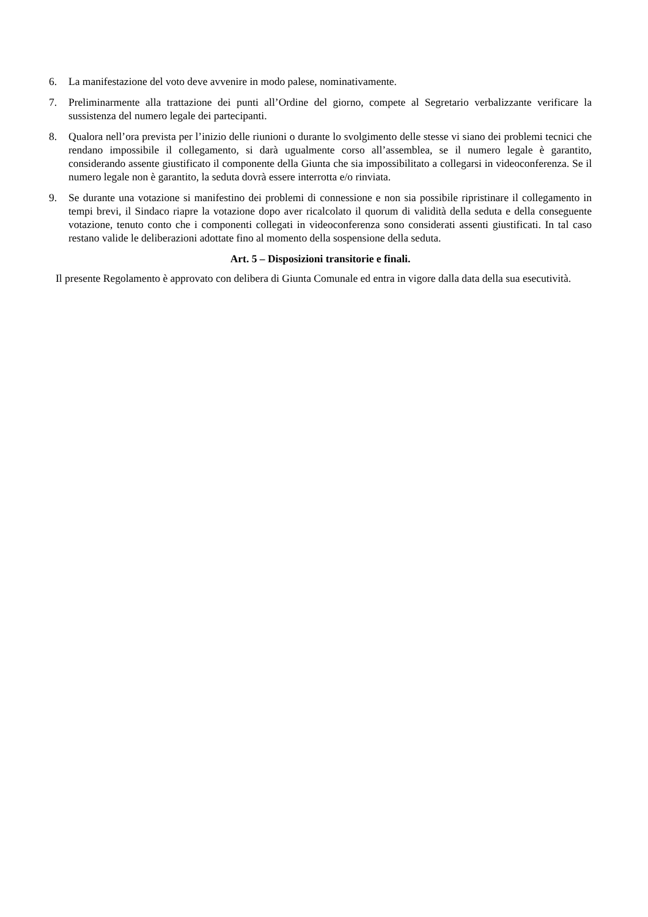6. La manifestazione del voto deve avvenire in modo palese, nominativamente.
7. Preliminarmente alla trattazione dei punti all’Ordine del giorno, compete al Segretario verbalizzante verificare la sussistenza del numero legale dei partecipanti.
8. Qualora nell’ora prevista per l’inizio delle riunioni o durante lo svolgimento delle stesse vi siano dei problemi tecnici che rendano impossibile il collegamento, si darà ugualmente corso all’assemblea, se il numero legale è garantito, considerando assente giustificato il componente della Giunta che sia impossibilitato a collegarsi in videoconferenza. Se il numero legale non è garantito, la seduta dovrà essere interrotta e/o rinviata.
9. Se durante una votazione si manifestino dei problemi di connessione e non sia possibile ripristinare il collegamento in tempi brevi, il Sindaco riapre la votazione dopo aver ricalcolato il quorum di validità della seduta e della conseguente votazione, tenuto conto che i componenti collegati in videoconferenza sono considerati assenti giustificati. In tal caso restano valide le deliberazioni adottate fino al momento della sospensione della seduta.
Art. 5 – Disposizioni transitorie e finali.
Il presente Regolamento è approvato con delibera di Giunta Comunale ed entra in vigore dalla data della sua esecutività.